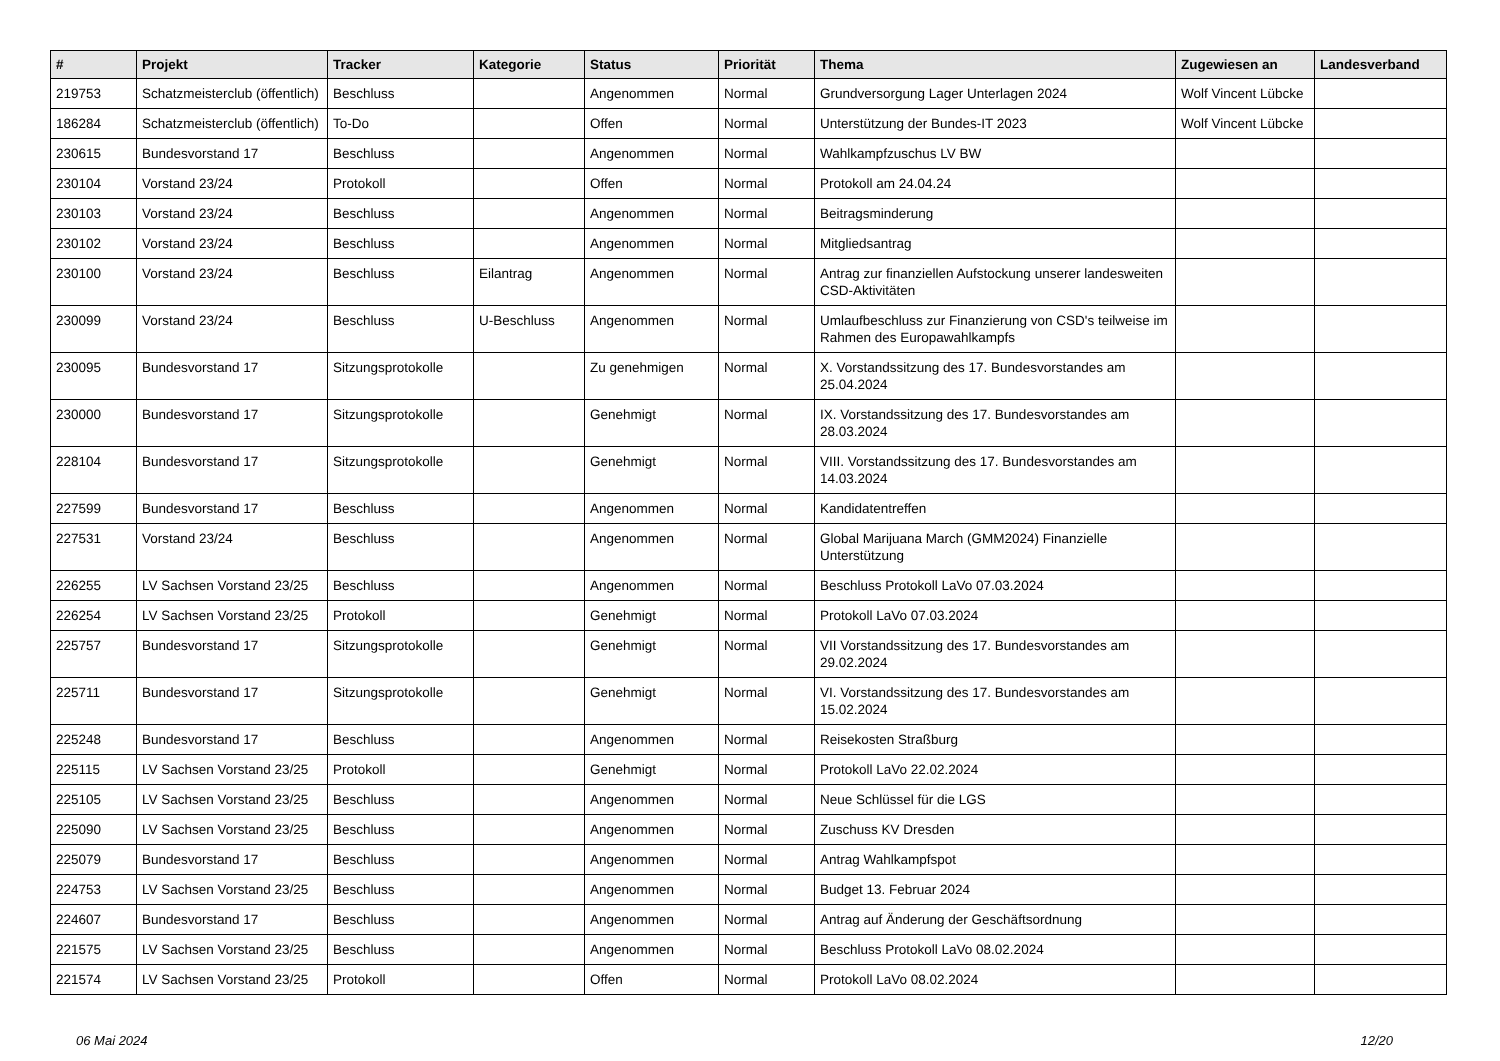| # | Projekt | Tracker | Kategorie | Status | Priorität | Thema | Zugewiesen an | Landesverband |
| --- | --- | --- | --- | --- | --- | --- | --- | --- |
| 219753 | Schatzmeisterclub (öffentlich) | Beschluss | | Angenommen | Normal | Grundversorgung Lager Unterlagen 2024 | Wolf Vincent Lübcke | |
| 186284 | Schatzmeisterclub (öffentlich) | To-Do | | Offen | Normal | Unterstützung der Bundes-IT 2023 | Wolf Vincent Lübcke | |
| 230615 | Bundesvorstand 17 | Beschluss | | Angenommen | Normal | Wahlkampfzuschus LV BW | | |
| 230104 | Vorstand 23/24 | Protokoll | | Offen | Normal | Protokoll am 24.04.24 | | |
| 230103 | Vorstand 23/24 | Beschluss | | Angenommen | Normal | Beitragsminderung | | |
| 230102 | Vorstand 23/24 | Beschluss | | Angenommen | Normal | Mitgliedsantrag | | |
| 230100 | Vorstand 23/24 | Beschluss | Eilantrag | Angenommen | Normal | Antrag zur finanziellen Aufstockung unserer landesweiten CSD-Aktivitäten | | |
| 230099 | Vorstand 23/24 | Beschluss | U-Beschluss | Angenommen | Normal | Umlaufbeschluss zur Finanzierung von CSD's teilweise im Rahmen des Europawahlkampfs | | |
| 230095 | Bundesvorstand 17 | Sitzungsprotokolle | | Zu genehmigen | Normal | X. Vorstandssitzung des 17. Bundesvorstandes am 25.04.2024 | | |
| 230000 | Bundesvorstand 17 | Sitzungsprotokolle | | Genehmigt | Normal | IX. Vorstandssitzung des 17. Bundesvorstandes am 28.03.2024 | | |
| 228104 | Bundesvorstand 17 | Sitzungsprotokolle | | Genehmigt | Normal | VIII. Vorstandssitzung des 17. Bundesvorstandes am 14.03.2024 | | |
| 227599 | Bundesvorstand 17 | Beschluss | | Angenommen | Normal | Kandidatentreffen | | |
| 227531 | Vorstand 23/24 | Beschluss | | Angenommen | Normal | Global Marijuana March (GMM2024) Finanzielle Unterstützung | | |
| 226255 | LV Sachsen Vorstand 23/25 | Beschluss | | Angenommen | Normal | Beschluss Protokoll LaVo 07.03.2024 | | |
| 226254 | LV Sachsen Vorstand 23/25 | Protokoll | | Genehmigt | Normal | Protokoll LaVo 07.03.2024 | | |
| 225757 | Bundesvorstand 17 | Sitzungsprotokolle | | Genehmigt | Normal | VII Vorstandssitzung des 17. Bundesvorstandes am 29.02.2024 | | |
| 225711 | Bundesvorstand 17 | Sitzungsprotokolle | | Genehmigt | Normal | VI. Vorstandssitzung des 17. Bundesvorstandes am 15.02.2024 | | |
| 225248 | Bundesvorstand 17 | Beschluss | | Angenommen | Normal | Reisekosten Straßburg | | |
| 225115 | LV Sachsen Vorstand 23/25 | Protokoll | | Genehmigt | Normal | Protokoll LaVo 22.02.2024 | | |
| 225105 | LV Sachsen Vorstand 23/25 | Beschluss | | Angenommen | Normal | Neue Schlüssel für die LGS | | |
| 225090 | LV Sachsen Vorstand 23/25 | Beschluss | | Angenommen | Normal | Zuschuss KV Dresden | | |
| 225079 | Bundesvorstand 17 | Beschluss | | Angenommen | Normal | Antrag Wahlkampfspot | | |
| 224753 | LV Sachsen Vorstand 23/25 | Beschluss | | Angenommen | Normal | Budget 13. Februar 2024 | | |
| 224607 | Bundesvorstand 17 | Beschluss | | Angenommen | Normal | Antrag auf Änderung der Geschäftsordnung | | |
| 221575 | LV Sachsen Vorstand 23/25 | Beschluss | | Angenommen | Normal | Beschluss Protokoll LaVo 08.02.2024 | | |
| 221574 | LV Sachsen Vorstand 23/25 | Protokoll | | Offen | Normal | Protokoll LaVo 08.02.2024 | | |
06 Mai 2024 12/20